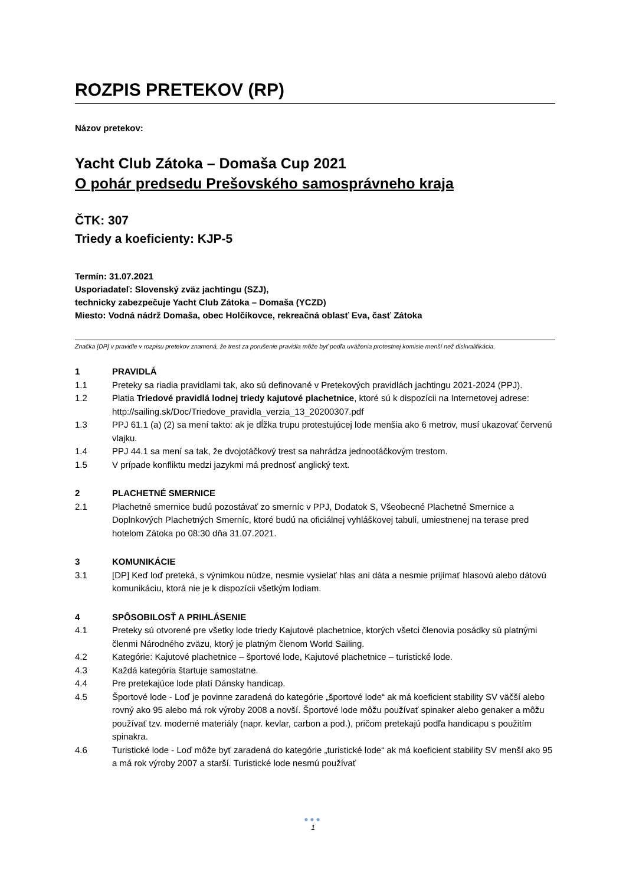ROZPIS PRETEKOV (RP)
Názov pretekov:
Yacht Club Zátoka – Domaša Cup 2021
O pohár predsedu Prešovského samosprávneho kraja
ČTK: 307
Triedy a koeficienty: KJP-5
Termín: 31.07.2021
Usporiadateľ: Slovenský zväz jachtingu (SZJ),
technicky zabezpečuje Yacht Club Zátoka – Domaša (YCZD)
Miesto: Vodná nádrž Domaša, obec Holčíkovce, rekreačná oblasť Eva, časť Zátoka
Značka [DP] v pravidle v rozpisu pretekov znamená, že trest za porušenie pravidla môže byť podľa uváženia protestnej komisie menší než diskvalifikácia.
1 PRAVIDLÁ
1.1 Preteky sa riadia pravidlami tak, ako sú definované v Pretekových pravidlách jachtingu 2021-2024 (PPJ).
1.2 Platia Triedové pravidlá lodnej triedy kajutové plachetnice, ktoré sú k dispozícii na Internetovej adrese: http://sailing.sk/Doc/Triedove_pravidla_verzia_13_20200307.pdf
1.3 PPJ 61.1 (a) (2) sa mení takto: ak je dĺžka trupu protestujúcej lode menšia ako 6 metrov, musí ukazovať červenú vlajku.
1.4 PPJ 44.1 sa mení sa tak, že dvojotáčkový trest sa nahrádza jednootáčkovým trestom.
1.5 V prípade konfliktu medzi jazykmi má prednosť anglický text.
2 PLACHETNÉ SMERNICE
2.1 Plachetné smernice budú pozostávať zo smerníc v PPJ, Dodatok S, Všeobecné Plachetné Smernice a Doplnkových Plachetných Smerníc, ktoré budú na oficiálnej vyhláškovej tabuli, umiestnenej na terase pred hotelom Zátoka po 08:30 dňa 31.07.2021.
3 KOMUNIKÁCIE
3.1 [DP] Keď loď preteká, s výnimkou núdze, nesmie vysielať hlas ani dáta a nesmie prijímať hlasovú alebo dátovú komunikáciu, ktorá nie je k dispozícii všetkým lodiam.
4 SPÔSOBILOSŤ A PRIHLÁSENIE
4.1 Preteky sú otvorené pre všetky lode triedy Kajutové plachetnice, ktorých všetci členovia posádky sú platnými členmi Národného zväzu, ktorý je platným členom World Sailing.
4.2 Kategórie: Kajutové plachetnice – športové lode, Kajutové plachetnice – turistické lode.
4.3 Každá kategória štartuje samostatne.
4.4 Pre pretekajúce lode platí Dánsky handicap.
4.5 Športové lode - Loď je povinne zaradená do kategórie „športové lode“ ak má koeficient stability SV väčší alebo rovný ako 95 alebo má rok výroby 2008 a novší. Športové lode môžu používať spinaker alebo genaker a môžu používať tzv. moderné materiály (napr. kevlar, carbon a pod.), pričom pretekajú podľa handicapu s použitím spinakra.
4.6 Turistické lode - Loď môže byť zaradená do kategórie „turistické lode“ ak má koeficient stability SV menší ako 95 a má rok výroby 2007 a starší. Turistické lode nesmú používať
●●●
1